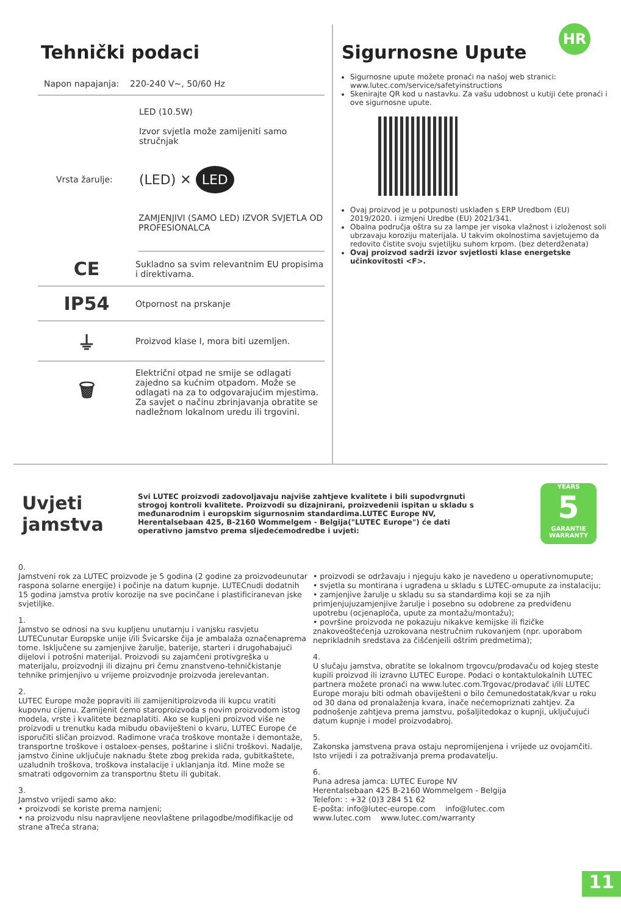HR
Tehnički podaci
Napon napajanja: 220-240 V~, 50/60 Hz
LED (10.5W)
Izvor svjetla može zamijeniti samo stručnjak
Vrsta žarulje: (LED) ✕ LED
ZAMJENJIVI (SAMO LED) IZVOR SVJETLA OD PROFESIONALCA
CE
Sukladno sa svim relevantnim EU propisima i direktivama.
IP54
Otpornost na prskanje
⏚
Proizvod klase I, mora biti uzemljen.
🗑
Električni otpad ne smije se odlagati zajedno sa kućnim otpadom. Može se odlagati na za to odgovarajućim mjestima. Za savjet o načinu zbrinjavanja obratite se nadležnom lokalnom uredu ili trgovini.
Sigurnosne Upute
Sigurnosne upute možete pronaći na našoj web stranici: www.lutec.com/service/safetyinstructions
Skenirajte QR kod u nastavku. Za vašu udobnost u kutiji ćete pronaći i ove sigurnosne upute.
Ovaj proizvod je u potpunosti usklađen s ERP Uredbom (EU) 2019/2020. i izmjeni Uredbe (EU) 2021/341.
Obalna područja oštra su za lampe jer visoka vlažnost i izloženost soli ubrzavaju koroziju materijala. U takvim okolnostima savjetujemo da redovito čistite svoju svjetiljku suhom krpom. (bez deterdženata)
Ovaj proizvod sadrži izvor svjetlosti klase energetske učinkovitosti <F>.
Uvjeti jamstva
Svi LUTEC proizvodi zadovoljavaju najviše zahtjeve kvalitete i bili supodvrgnuti strogoj kontroli kvalitete. Proizvodi su dizajnirani, proizvedenii ispitan u skladu s međunarodnim i europskim sigurnosnim standardima.LUTEC Europe NV, Herentalsebaan 425, B-2160 Wommelgem - Belgija("LUTEC Europe") će dati operativno jamstvo prema sljedećemodredbe i uvjeti:
YEARS
5
GARANTIE
WARRANTY
0.
Jamstveni rok za LUTEC proizvode je 5 godina (2 godine za proizvodeunutar raspona solarne energije) i počinje na datum kupnje. LUTECnudi dodatnih 15 godina jamstva protiv korozije na sve pocinčane i plastificiranevan jske svjetiljke.
1.
Jamstvo se odnosi na svu kupljenu unutarnju i vanjsku rasvjetu LUTECunutar Europske unije i/ili Švicarske čija je ambalaža označenaprema tome. Isključene su zamjenjive žarulje, baterije, starteri i drugohabajući dijelovi i potrošni materijal. Proizvodi su zajamčeni protivgreška u materijalu, proizvodnji ili dizajnu pri čemu znanstveno-tehničkistanje tehnike primjenjivo u vrijeme proizvodnje proizvoda jerelevantan.
2.
LUTEC Europe može popraviti ili zamijenitiproizvoda ili kupcu vratiti kupovnu cijenu. Zamijenit ćemo staroproizvoda s novim proizvodom istog modela, vrste i kvalitete beznaplatiti. Ako se kupljeni proizvod više ne proizvodi u trenutku kada mibudu obaviješteni o kvaru, LUTEC Europe će isporučiti sličan proizvod. Radimone vraća troškove montaže i demontaže, transportne troškove i ostaloex-penses, poštarine i slični troškovi. Nadalje, jamstvo činine uključuje naknadu štete zbog prekida rada, gubitkaštete, uzaludnih troškova, troškova instalacije i uklanjanja itd. Mine može se smatrati odgovornim za transportnu štetu ili gubitak.
3.
Jamstvo vrijedi samo ako:
• proizvodi se koriste prema namjeni;
• na proizvodu nisu napravljene neovlaštene prilagodbe/modifikacije od strane aTreća strana;
• proizvodi se održavaju i njeguju kako je navedeno u operativnomupute;
• svjetla su montirana i ugrađena u skladu s LUTEC-omupute za instalaciju;
• zamjenjive žarulje u skladu su sa standardima koji se za njih primjenjujuzamjenjive žarulje i posebno su odobrene za predviđenu upotrebu (ocjenaploča, upute za montažu/montažu);
• površine proizvoda ne pokazuju nikakve kemijske ili fizičke znakoveoštećenja uzrokovana nestručnim rukovanjem (npr. uporabom neprikladnih sredstava za čišćenjeili oštrim predmetima);
4.
U slučaju jamstva, obratite se lokalnom trgovcu/prodavaču od kojeg steste kupili proizvod ili izravno LUTEC Europe. Podaci o kontaktulokalnih LUTEC partnera možete pronaći na www.lutec.com.Trgovac/prodavač i/ili LUTEC Europe moraju biti odmah obaviješteni o bilo čemunedostatak/kvar u roku od 30 dana od pronalaženja kvara, inače nećemopriznati zahtjev. Za podnošenje zahtjeva prema jamstvu, pošaljitedokaz o kupnji, uključujući datum kupnje i model proizvodabroj.
5.
Zakonska jamstvena prava ostaju nepromijenjena i vrijede uz ovojamčiti. Isto vrijedi i za potraživanja prema prodavatelju.
6.
Puna adresa jamca: LUTEC Europe NV
Herentalsebaan 425 B-2160 Wommelgem - Belgija
Telefon: : +32 (0)3 284 51 62
E-pošta: info@lutec-europe.com info@lutec.com
www.lutec.com www.lutec.com/warranty
11